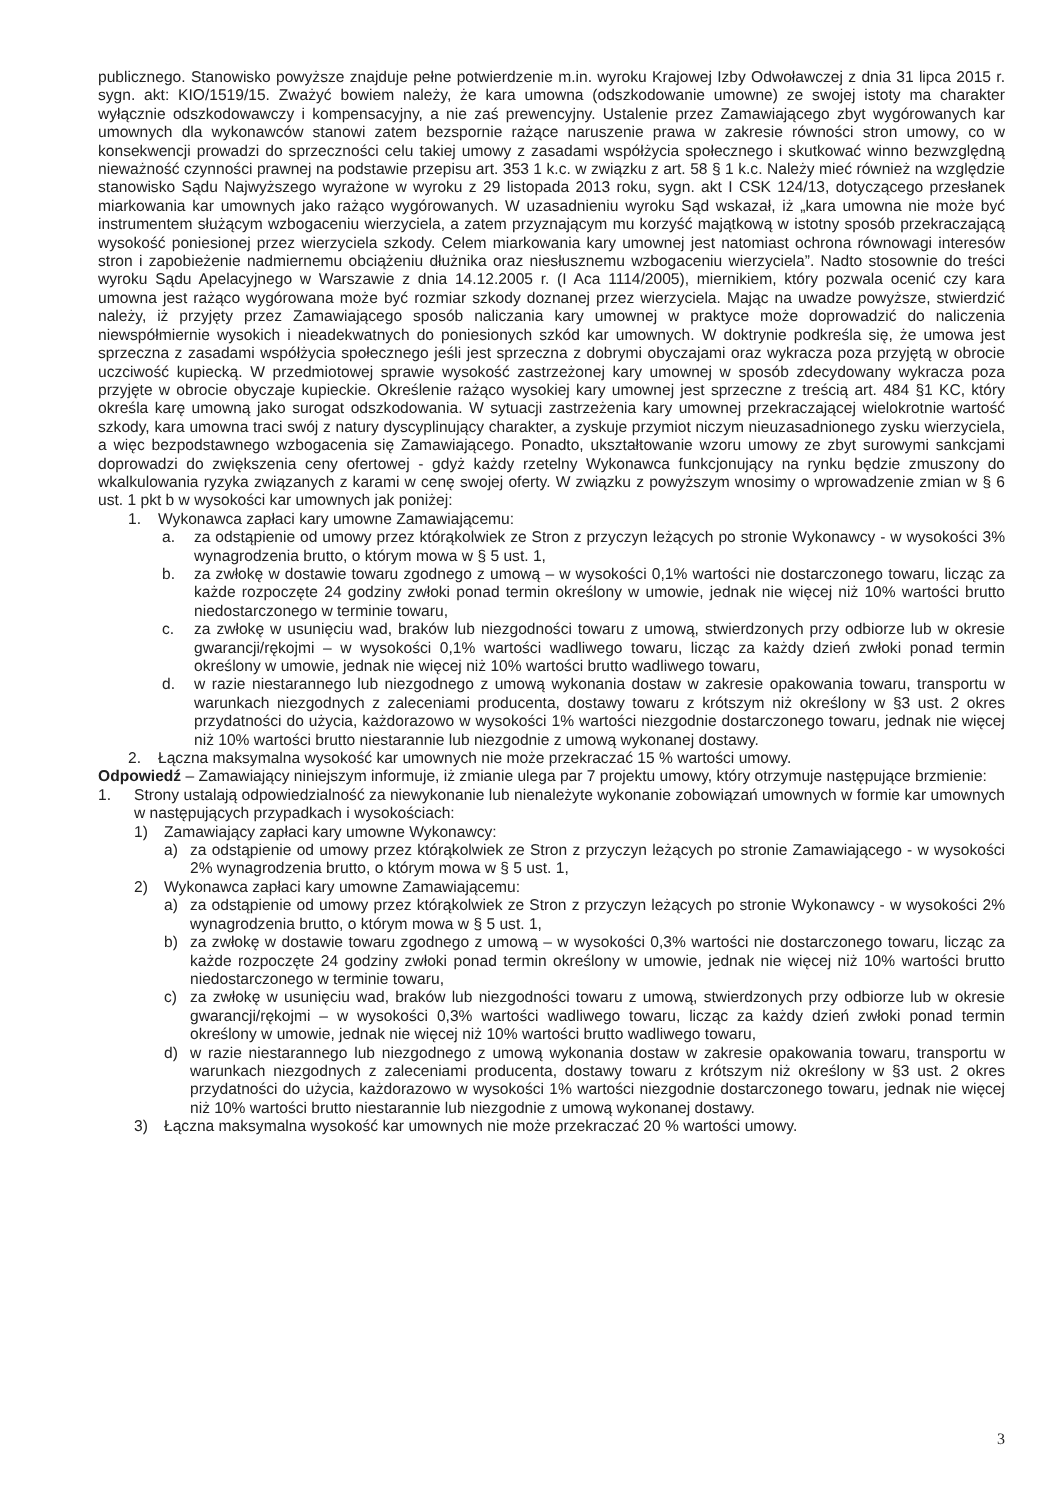publicznego. Stanowisko powyższe znajduje pełne potwierdzenie m.in. wyroku Krajowej Izby Odwoławczej z dnia 31 lipca 2015 r. sygn. akt: KIO/1519/15. Zważyć bowiem należy, że kara umowna (odszkodowanie umowne) ze swojej istoty ma charakter wyłącznie odszkodowawczy i kompensacyjny, a nie zaś prewencyjny. Ustalenie przez Zamawiającego zbyt wygórowanych kar umownych dla wykonawców stanowi zatem bezspornie rażące naruszenie prawa w zakresie równości stron umowy, co w konsekwencji prowadzi do sprzeczności celu takiej umowy z zasadami współżycia społecznego i skutkować winno bezwzględną nieważność czynności prawnej na podstawie przepisu art. 353 1 k.c. w związku z art. 58 § 1 k.c. Należy mieć również na względzie stanowisko Sądu Najwyższego wyrażone w wyroku z 29 listopada 2013 roku, sygn. akt I CSK 124/13, dotyczącego przesłanek miarkowania kar umownych jako rażąco wygórowanych. W uzasadnieniu wyroku Sąd wskazał, iż „kara umowna nie może być instrumentem służącym wzbogaceniu wierzyciela, a zatem przyznającym mu korzyść majątkową w istotny sposób przekraczającą wysokość poniesionej przez wierzyciela szkody. Celem miarkowania kary umownej jest natomiast ochrona równowagi interesów stron i zapobieżenie nadmiernemu obciążeniu dłużnika oraz niesłusznemu wzbogaceniu wierzyciela”. Nadto stosownie do treści wyroku Sądu Apelacyjnego w Warszawie z dnia 14.12.2005 r. (I Aca 1114/2005), miernikiem, który pozwala ocenić czy kara umowna jest rażąco wygórowana może być rozmiar szkody doznanej przez wierzyciela. Mając na uwadze powyższe, stwierdzić należy, iż przyjęty przez Zamawiającego sposób naliczania kary umownej w praktyce może doprowadzić do naliczenia niewspółmiernie wysokich i nieadekwatnych do poniesionych szkód kar umownych. W doktrynie podkreśla się, że umowa jest sprzeczna z zasadami współżycia społecznego jeśli jest sprzeczna z dobrymi obyczajami oraz wykracza poza przyjętą w obrocie uczciwość kupiecką. W przedmiotowej sprawie wysokość zastrzeżonej kary umownej w sposób zdecydowany wykracza poza przyjęte w obrocie obyczaje kupieckie. Określenie rażąco wysokiej kary umownej jest sprzeczne z treścią art. 484 §1 KC, który określa karę umowną jako surogat odszkodowania. W sytuacji zastrzeżenia kary umownej przekraczającej wielokrotnie wartość szkody, kara umowna traci swój z natury dyscyplinujący charakter, a zyskuje przymiot niczym nieuzasadnionego zysku wierzyciela, a więc bezpodstawnego wzbogacenia się Zamawiającego. Ponadto, ukształtowanie wzoru umowy ze zbyt surowymi sankcjami doprowadzi do zwiększenia ceny ofertowej - gdyż każdy rzetelny Wykonawca funkcjonujący na rynku będzie zmuszony do wkalkulowania ryzyka związanych z karami w cenę swojej oferty. W związku z powyższym wnosimy o wprowadzenie zmian w § 6 ust. 1 pkt b w wysokości kar umownych jak poniżej:
1. Wykonawca zapłaci kary umowne Zamawiającemu:
a. za odstąpienie od umowy przez którąkolwiek ze Stron z przyczyn leżących po stronie Wykonawcy - w wysokości 3% wynagrodzenia brutto, o którym mowa w § 5 ust. 1,
b. za zwłokę w dostawie towaru zgodnego z umową – w wysokości 0,1% wartości nie dostarczonego towaru, licząc za każde rozpoczęte 24 godziny zwłoki ponad termin określony w umowie, jednak nie więcej niż 10% wartości brutto niedostarczonego w terminie towaru,
c. za zwłokę w usunięciu wad, braków lub niezgodności towaru z umową, stwierdzonych przy odbiorze lub w okresie gwarancji/rękojmi – w wysokości 0,1% wartości wadliwego towaru, licząc za każdy dzień zwłoki ponad termin określony w umowie, jednak nie więcej niż 10% wartości brutto wadliwego towaru,
d. w razie niestarannego lub niezgodnego z umową wykonania dostaw w zakresie opakowania towaru, transportu w warunkach niezgodnych z zaleceniami producenta, dostawy towaru z krótszym niż określony w §3 ust. 2 okres przydatności do użycia, każdorazowo w wysokości 1% wartości niezgodnie dostarczonego towaru, jednak nie więcej niż 10% wartości brutto niestarannie lub niezgodnie z umową wykonanej dostawy.
2. Łączna maksymalna wysokość kar umownych nie może przekraczać 15 % wartości umowy.
Odpowiedź – Zamawiający niniejszym informuje, iż zmianie ulega par 7 projektu umowy, który otrzymuje następujące brzmienie:
1. Strony ustalają odpowiedzialność za niewykonanie lub nienależyte wykonanie zobowiązań umownych w formie kar umownych w następujących przypadkach i wysokościach:
1) Zamawiający zapłaci kary umowne Wykonawcy:
a) za odstąpienie od umowy przez którąkolwiek ze Stron z przyczyn leżących po stronie Zamawiającego - w wysokości 2% wynagrodzenia brutto, o którym mowa w § 5 ust. 1,
2) Wykonawca zapłaci kary umowne Zamawiającemu:
a) za odstąpienie od umowy przez którąkolwiek ze Stron z przyczyn leżących po stronie Wykonawcy - w wysokości 2% wynagrodzenia brutto, o którym mowa w § 5 ust. 1,
b) za zwłokę w dostawie towaru zgodnego z umową – w wysokości 0,3% wartości nie dostarczonego towaru, licząc za każde rozpoczęte 24 godziny zwłoki ponad termin określony w umowie, jednak nie więcej niż 10% wartości brutto niedostarczonego w terminie towaru,
c) za zwłokę w usunięciu wad, braków lub niezgodności towaru z umową, stwierdzonych przy odbiorze lub w okresie gwarancji/rękojmi – w wysokości 0,3% wartości wadliwego towaru, licząc za każdy dzień zwłoki ponad termin określony w umowie, jednak nie więcej niż 10% wartości brutto wadliwego towaru,
d) w razie niestarannego lub niezgodnego z umową wykonania dostaw w zakresie opakowania towaru, transportu w warunkach niezgodnych z zaleceniami producenta, dostawy towaru z krótszym niż określony w §3 ust. 2 okres przydatności do użycia, każdorazowo w wysokości 1% wartości niezgodnie dostarczonego towaru, jednak nie więcej niż 10% wartości brutto niestarannie lub niezgodnie z umową wykonanej dostawy.
3) Łączna maksymalna wysokość kar umownych nie może przekraczać 20 % wartości umowy.
3